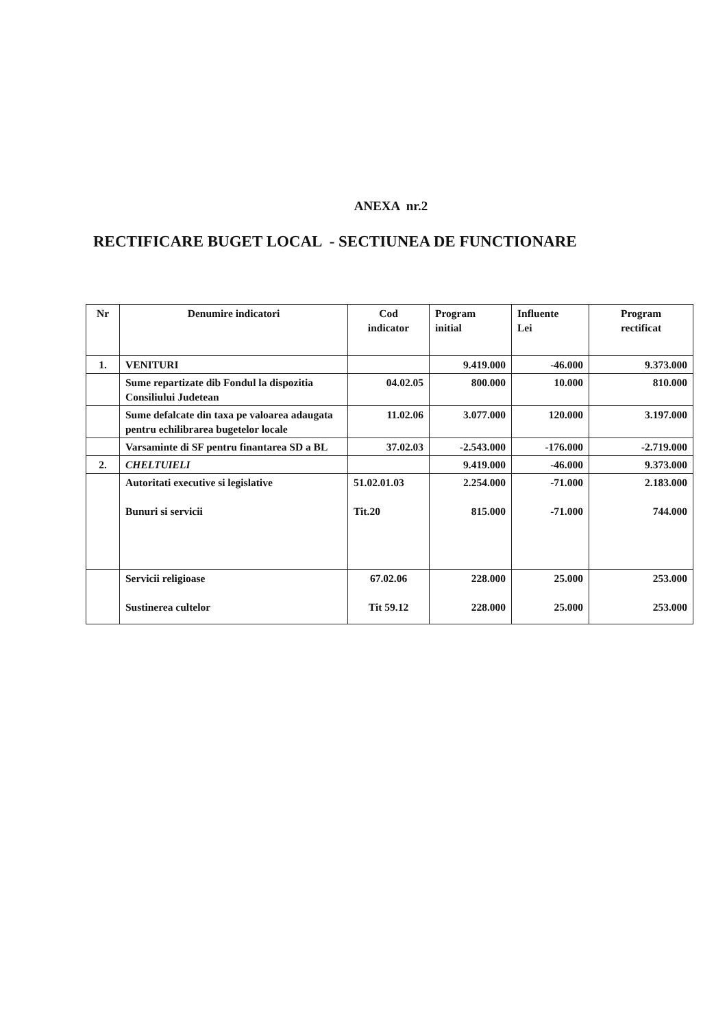ANEXA nr.2
RECTIFICARE BUGET LOCAL - SECTIUNEA DE FUNCTIONARE
| Nr | Denumire indicatori | Cod indicator | Program initial | Influente Lei | Program rectificat |
| --- | --- | --- | --- | --- | --- |
| 1. | VENITURI | | 9.419.000 | -46.000 | 9.373.000 |
| | Sume repartizate dib Fondul la dispozitia Consiliului Judetean | 04.02.05 | 800.000 | 10.000 | 810.000 |
| | Sume defalcate din taxa pe valoarea adaugata pentru echilibrarea bugetelor locale | 11.02.06 | 3.077.000 | 120.000 | 3.197.000 |
| | Varsaminte di SF pentru finantarea SD a BL | 37.02.03 | -2.543.000 | -176.000 | -2.719.000 |
| 2. | CHELTUIELI | | 9.419.000 | -46.000 | 9.373.000 |
| | Autoritati executive si legislative Bunuri si servicii | 51.02.01.03 Tit.20 | 2.254.000 815.000 | -71.000 -71.000 | 2.183.000 744.000 |
| | Servicii religioase Sustinerea cultelor | 67.02.06 Tit 59.12 | 228.000 228.000 | 25.000 25.000 | 253.000 253.000 |